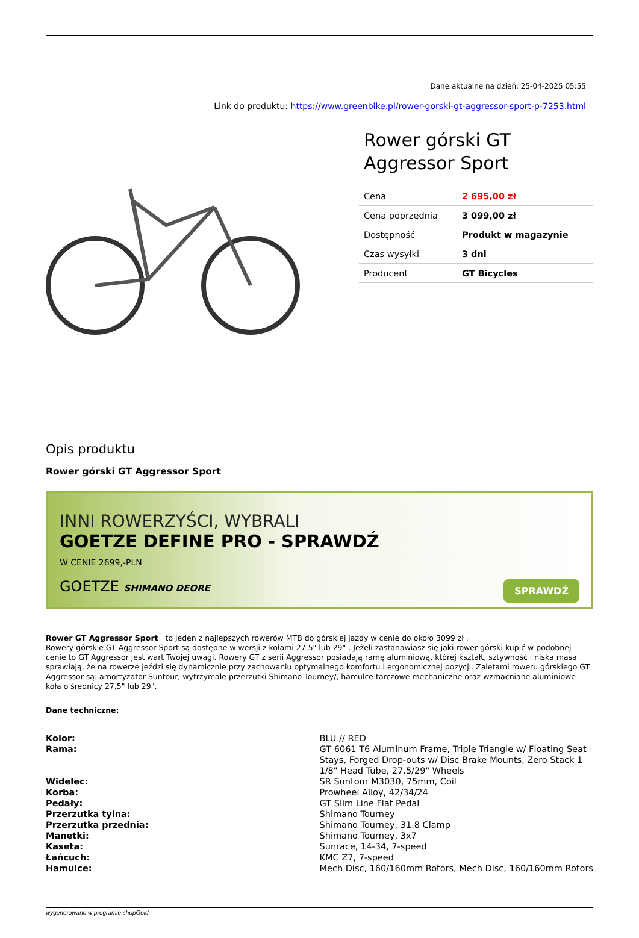Dane aktualne na dzień: 25-04-2025 05:55
Link do produktu: https://www.greenbike.pl/rower-gorski-gt-aggressor-sport-p-7253.html
Rower górski GT Aggressor Sport
| Cena | 2 695,00 zł |
| Cena poprzednia | 3 099,00 zł |
| Dostępność | Produkt w magazynie |
| Czas wysyłki | 3 dni |
| Producent | GT Bicycles |
Opis produktu
Rower górski GT Aggressor Sport
INNI ROWERZYŚCI, WYBRALI
GOETZE DEFINE PRO - SPRAWDŹ
W CENIE 2699,-PLN
GOETZE SHIMANO DEORE
SPRAWDŹ
Rower GT Aggressor Sport to jeden z najlepszych rowerów MTB do górskiej jazdy w cenie do około 3099 zł .
Rowery górskie GT Aggressor Sport są dostępne w wersji z kołami 27,5" lub 29" . Jeżeli zastanawiasz się jaki rower górski kupić w podobnej cenie to GT Aggressor jest wart Twojej uwagi. Rowery GT z serii Aggressor posiadają ramę aluminiową, której kształt, sztywność i niska masa sprawiają, że na rowerze jeździ się dynamicznie przy zachowaniu optymalnego komfortu i ergonomicznej pozycji. Zaletami roweru górskiego GT Aggressor są: amortyzator Suntour, wytrzymałe przerzutki Shimano Tourney/, hamulce tarczowe mechaniczne oraz wzmacniane aluminiowe koła o średnicy 27,5" lub 29".
Dane techniczne:
| Kolor: | BLU // RED |
| Rama: | GT 6061 T6 Aluminum Frame, Triple Triangle w/ Floating Seat Stays, Forged Drop-outs w/ Disc Brake Mounts, Zero Stack 1 1/8" Head Tube, 27.5/29" Wheels |
| Widelec: | SR Suntour M3030, 75mm, Coil |
| Korba: | Prowheel Alloy, 42/34/24 |
| Pedały: | GT Slim Line Flat Pedal |
| Przerzutka tylna: | Shimano Tourney |
| Przerzutka przednia: | Shimano Tourney, 31.8 Clamp |
| Manetki: | Shimano Tourney, 3x7 |
| Kaseta: | Sunrace, 14-34, 7-speed |
| Łańcuch: | KMC Z7, 7-speed |
| Hamulce: | Mech Disc, 160/160mm Rotors, Mech Disc, 160/160mm Rotors |
wygenerowano w programie shopGold